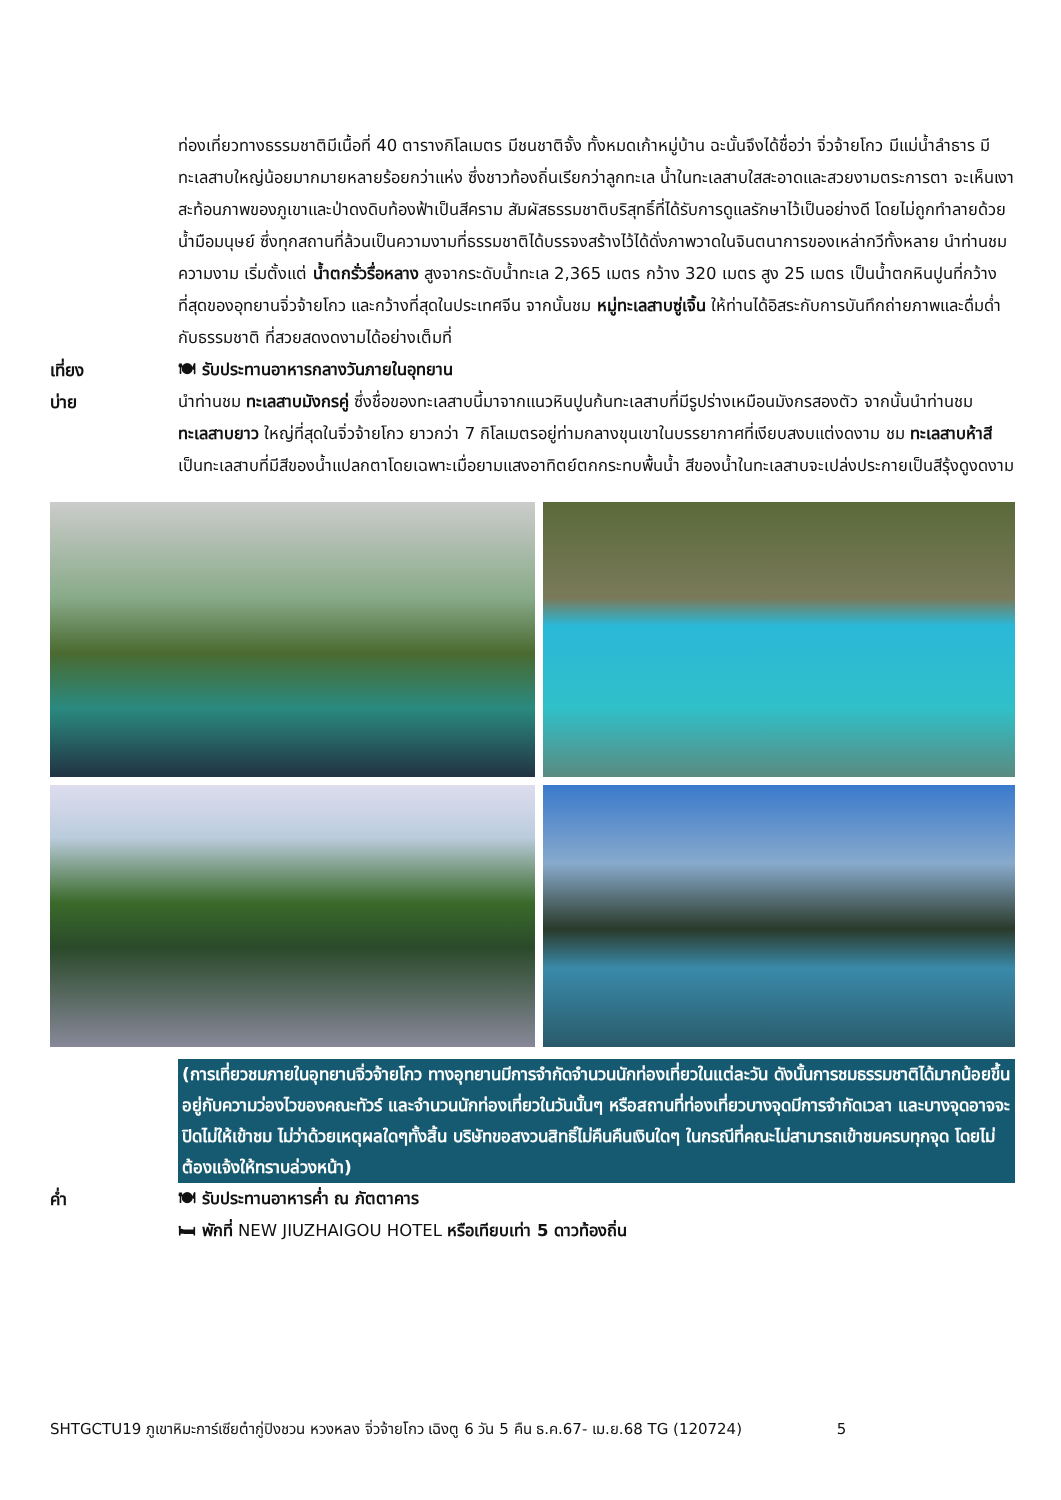ท่องเที่ยวทางธรรมชาติมีเนื้อที่ 40 ตารางกิโลเมตร มีชนชาติจั้ง ทั้งหมดเก้าหมู่บ้าน ฉะนั้นจึงได้ชื่อว่า จิ่วจ้ายโกว มีแม่น้ำลำธาร มีทะเลสาบใหญ่น้อยมากมายหลายร้อยกว่าแห่ง ซึ่งชาวท้องถิ่นเรียกว่าลูกทะเล น้ำในทะเลสาบใสสะอาดและสวยงามตระการตา จะเห็นเงาสะท้อนภาพของภูเขาและป่าดงดิบท้องฟ้าเป็นสีคราม สัมผัสธรรมชาติบริสุทธิ์ที่ได้รับการดูแลรักษาไว้เป็นอย่างดี โดยไม่ถูกทำลายด้วยน้ำมือมนุษย์ ซึ่งทุกสถานที่ล้วนเป็นความงามที่ธรรมชาติได้บรรจงสร้างไว้ได้ดั่งภาพวาดในจินตนาการของเหล่ากวีทั้งหลาย นำท่านชมความงาม เริ่มตั้งแต่ น้ำตกรั่วรื่อหลาง สูงจากระดับน้ำทะเล 2,365 เมตร กว้าง 320 เมตร สูง 25 เมตร เป็นน้ำตกหินปูนที่กว้างที่สุดของอุทยานจิ่วจ้ายโกว และกว้างที่สุดในประเทศจีน จากนั้นชม หมู่ทะเลสาบซู่เจิ้น ให้ท่านได้อิสระกับการบันทึกถ่ายภาพและดื่มด่ำกับธรรมชาติ ที่สวยสดงดงามได้อย่างเต็มที่
เที่ยง 🍽 รับประทานอาหารกลางวันภายในอุทยาน
บ่าย นำท่านชม ทะเลสาบมังกรคู่ ซึ่งชื่อของทะเลสาบนี้มาจากแนวหินปูนก้นทะเลสาบที่มีรูปร่างเหมือนมังกรสองตัว จากนั้นนำท่านชม ทะเลสาบยาว ใหญ่ที่สุดในจิ่วจ้ายโกว ยาวกว่า 7 กิโลเมตรอยู่ท่ามกลางขุนเขาในบรรยากาศที่เงียบสงบแต่งดงาม ชม ทะเลสาบห้าสี เป็นทะเลสาบที่มีสีของน้ำแปลกตาโดยเฉพาะเมื่อยามแสงอาทิตย์ตกกระทบพื้นน้ำ สีของน้ำในทะเลสาบจะเปล่งประกายเป็นสีรุ้งดูงดงาม
(การเที่ยวชมภายในอุทยานจิ่วจ้ายโกว ทางอุทยานมีการจำกัดจำนวนนักท่องเที่ยวในแต่ละวัน ดังนั้นการชมธรรมชาติได้มากน้อยขึ้นอยู่กับความว่องไวของคณะทัวร์ และจำนวนนักท่องเที่ยวในวันนั้นๆ หรือสถานที่ท่องเที่ยวบางจุดมีการจำกัดเวลา และบางจุดอาจจะปิดไม่ให้เข้าชม ไม่ว่าด้วยเหตุผลใดๆทั้งสิ้น บริษัทขอสงวนสิทธิ์ไม่คืนคืนเงินใดๆ ในกรณีที่คณะไม่สามารถเข้าชมครบทุกจุด โดยไม่ต้องแจ้งให้ทราบล่วงหน้า)
ค่ำ 🍽 รับประทานอาหารค่ำ ณ ภัตตาคาร
🛏 พักที่ NEW JIUZHAIGOU HOTEL หรือเทียบเท่า 5 ดาวท้องถิ่น
SHTGCTU19 ภูเขาหิมะการ์เซียต๋ากู่ปิงชวน หวงหลง จิ่วจ้ายโกว เฉิงตู 6 วัน 5 คืน ธ.ค.67- เม.ย.68 TG (120724) 5